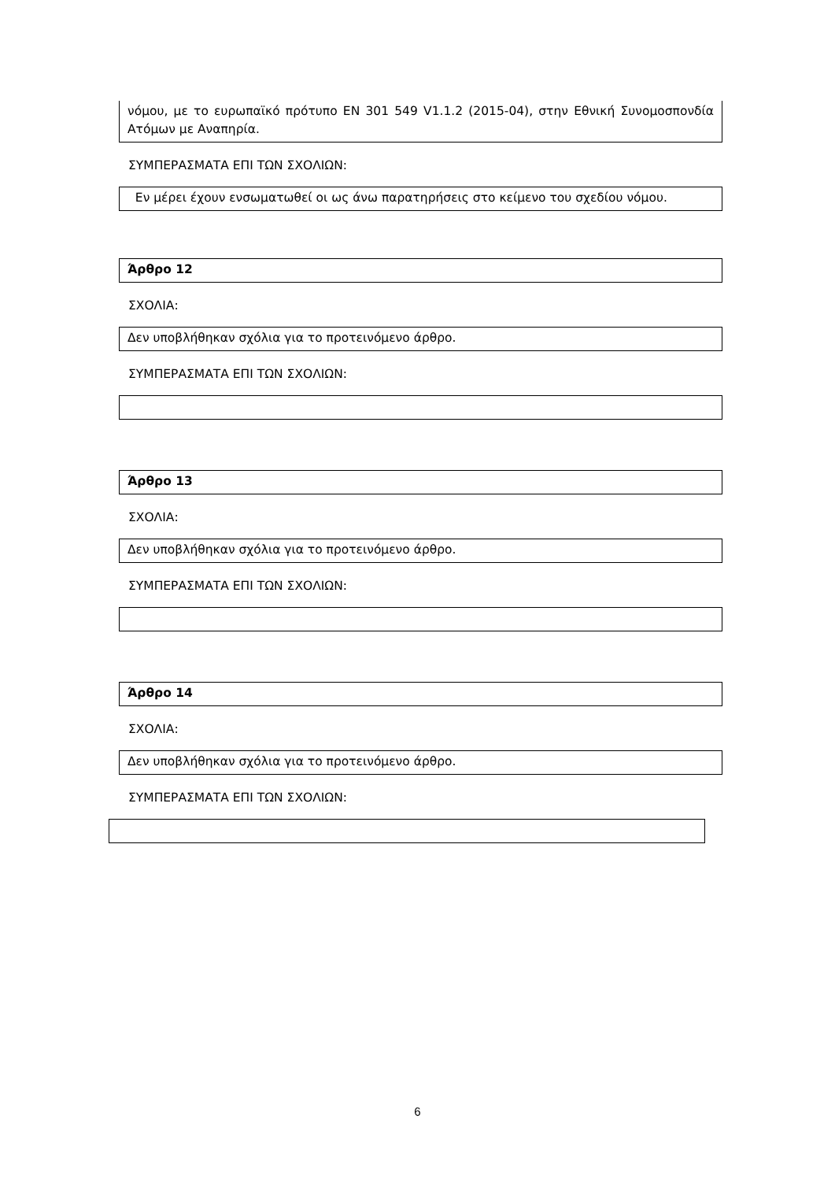νόμου, με το ευρωπαϊκό πρότυπο EN 301 549 V1.1.2 (2015-04), στην Εθνική Συνομοσπονδία Ατόμων με Αναπηρία.
ΣΥΜΠΕΡΑΣΜΑΤΑ ΕΠΙ ΤΩΝ ΣΧΟΛΙΩΝ:
Εν μέρει έχουν ενσωματωθεί οι ως άνω παρατηρήσεις στο κείμενο του σχεδίου νόμου.
Άρθρο 12
ΣΧΟΛΙΑ:
Δεν υποβλήθηκαν σχόλια για το προτεινόμενο άρθρο.
ΣΥΜΠΕΡΑΣΜΑΤΑ ΕΠΙ ΤΩΝ ΣΧΟΛΙΩΝ:
Άρθρο 13
ΣΧΟΛΙΑ:
Δεν υποβλήθηκαν σχόλια για το προτεινόμενο άρθρο.
ΣΥΜΠΕΡΑΣΜΑΤΑ ΕΠΙ ΤΩΝ ΣΧΟΛΙΩΝ:
Άρθρο 14
ΣΧΟΛΙΑ:
Δεν υποβλήθηκαν σχόλια για το προτεινόμενο άρθρο.
ΣΥΜΠΕΡΑΣΜΑΤΑ ΕΠΙ ΤΩΝ ΣΧΟΛΙΩΝ:
6